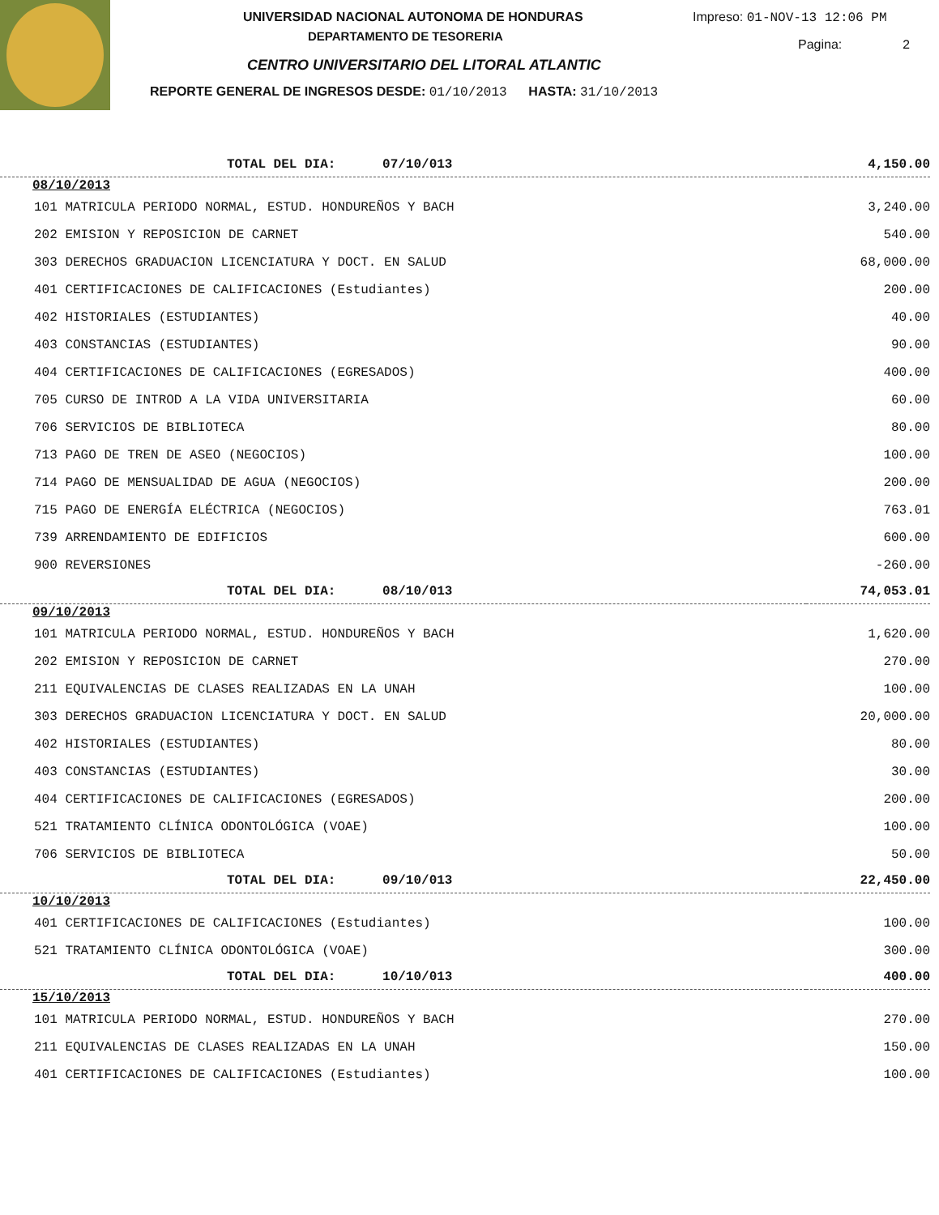UNIVERSIDAD NACIONAL AUTONOMA DE HONDURAS
DEPARTAMENTO DE TESORERIA
CENTRO UNIVERSITARIO DEL LITORAL ATLANTIC
REPORTE GENERAL DE INGRESOS DESDE: 01/10/2013 HASTA: 31/10/2013
Impreso: 01-NOV-13 12:06 PM
Pagina: 2
| TOTAL DEL DIA: 07/10/013 | 4,150.00 |
| 08/10/2013 | |
| 101 MATRICULA PERIODO NORMAL, ESTUD. HONDUREÑOS Y BACH | 3,240.00 |
| 202 EMISION Y REPOSICION DE CARNET | 540.00 |
| 303 DERECHOS GRADUACION LICENCIATURA Y DOCT. EN SALUD | 68,000.00 |
| 401 CERTIFICACIONES DE CALIFICACIONES (Estudiantes) | 200.00 |
| 402 HISTORIALES (ESTUDIANTES) | 40.00 |
| 403 CONSTANCIAS (ESTUDIANTES) | 90.00 |
| 404 CERTIFICACIONES DE CALIFICACIONES (EGRESADOS) | 400.00 |
| 705 CURSO DE INTROD A LA VIDA UNIVERSITARIA | 60.00 |
| 706 SERVICIOS DE BIBLIOTECA | 80.00 |
| 713 PAGO DE TREN DE ASEO (NEGOCIOS) | 100.00 |
| 714 PAGO DE MENSUALIDAD DE AGUA (NEGOCIOS) | 200.00 |
| 715 PAGO DE ENERGÍA ELÉCTRICA (NEGOCIOS) | 763.01 |
| 739 ARRENDAMIENTO DE EDIFICIOS | 600.00 |
| 900 REVERSIONES | -260.00 |
| TOTAL DEL DIA: 08/10/013 | 74,053.01 |
| 09/10/2013 | |
| 101 MATRICULA PERIODO NORMAL, ESTUD. HONDUREÑOS Y BACH | 1,620.00 |
| 202 EMISION Y REPOSICION DE CARNET | 270.00 |
| 211 EQUIVALENCIAS DE CLASES REALIZADAS EN LA UNAH | 100.00 |
| 303 DERECHOS GRADUACION LICENCIATURA Y DOCT. EN SALUD | 20,000.00 |
| 402 HISTORIALES (ESTUDIANTES) | 80.00 |
| 403 CONSTANCIAS (ESTUDIANTES) | 30.00 |
| 404 CERTIFICACIONES DE CALIFICACIONES (EGRESADOS) | 200.00 |
| 521 TRATAMIENTO CLÍNICA ODONTOLÓGICA (VOAE) | 100.00 |
| 706 SERVICIOS DE BIBLIOTECA | 50.00 |
| TOTAL DEL DIA: 09/10/013 | 22,450.00 |
| 10/10/2013 | |
| 401 CERTIFICACIONES DE CALIFICACIONES (Estudiantes) | 100.00 |
| 521 TRATAMIENTO CLÍNICA ODONTOLÓGICA (VOAE) | 300.00 |
| TOTAL DEL DIA: 10/10/013 | 400.00 |
| 15/10/2013 | |
| 101 MATRICULA PERIODO NORMAL, ESTUD. HONDUREÑOS Y BACH | 270.00 |
| 211 EQUIVALENCIAS DE CLASES REALIZADAS EN LA UNAH | 150.00 |
| 401 CERTIFICACIONES DE CALIFICACIONES (Estudiantes) | 100.00 |